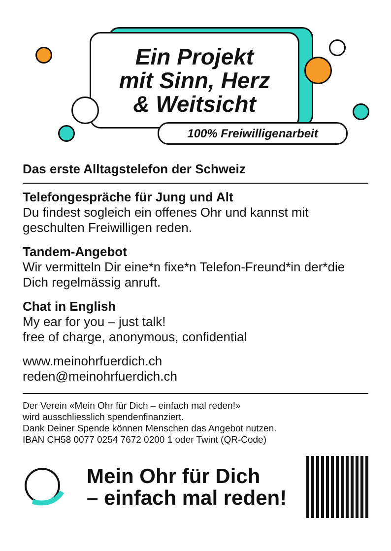Ein Projekt
mit Sinn, Herz
& Weitsicht
100% Freiwilligenarbeit
Das erste Alltagstelefon der Schweiz
Telefongespräche für Jung und Alt
Du findest sogleich ein offenes Ohr und kannst mit geschulten Freiwilligen reden.
Tandem-Angebot
Wir vermitteln Dir eine*n fixe*n Telefon-Freund*in der*die Dich regelmässig anruft.
Chat in English
My ear for you – just talk!
free of charge, anonymous, confidential
www.meinohrfuerdich.ch
reden@meinohrfuerdich.ch
Der Verein «Mein Ohr für Dich – einfach mal reden!»
wird ausschliesslich spendenfinanziert.
Dank Deiner Spende können Menschen das Angebot nutzen.
IBAN CH58 0077 0254 7672 0200 1 oder Twint (QR-Code)
Mein Ohr für Dich
– einfach mal reden!